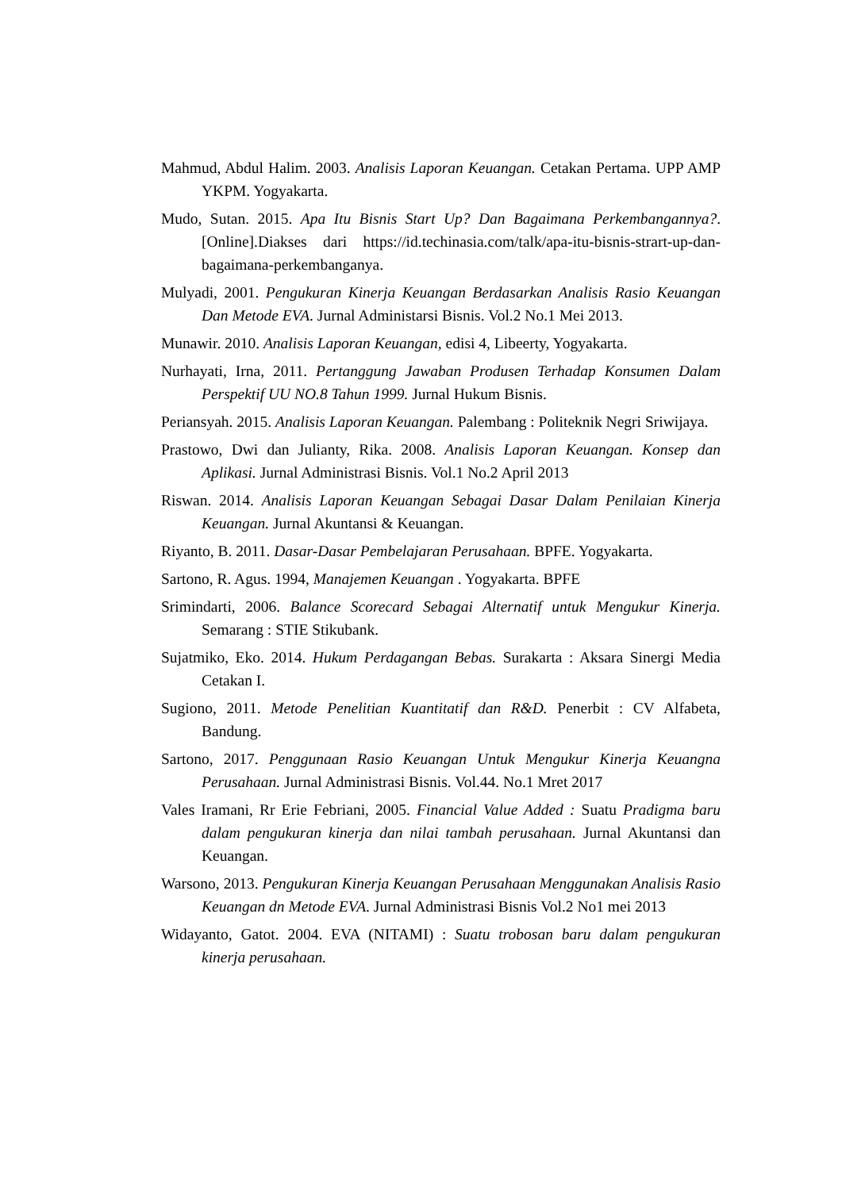Mahmud, Abdul Halim. 2003. Analisis Laporan Keuangan. Cetakan Pertama. UPP AMP YKPM. Yogyakarta.
Mudo, Sutan. 2015. Apa Itu Bisnis Start Up? Dan Bagaimana Perkembangannya?.[Online].Diakses dari https://id.techinasia.com/talk/apa-itu-bisnis-strart-up-dan-bagaimana-perkembanganya.
Mulyadi, 2001. Pengukuran Kinerja Keuangan Berdasarkan Analisis Rasio Keuangan Dan Metode EVA. Jurnal Administarsi Bisnis. Vol.2 No.1 Mei 2013.
Munawir. 2010. Analisis Laporan Keuangan, edisi 4, Libeerty, Yogyakarta.
Nurhayati, Irna, 2011. Pertanggung Jawaban Produsen Terhadap Konsumen Dalam Perspektif UU NO.8 Tahun 1999. Jurnal Hukum Bisnis.
Periansyah. 2015. Analisis Laporan Keuangan. Palembang : Politeknik Negri Sriwijaya.
Prastowo, Dwi dan Julianty, Rika. 2008. Analisis Laporan Keuangan. Konsep dan Aplikasi. Jurnal Administrasi Bisnis. Vol.1 No.2 April 2013
Riswan. 2014. Analisis Laporan Keuangan Sebagai Dasar Dalam Penilaian Kinerja Keuangan. Jurnal Akuntansi & Keuangan.
Riyanto, B. 2011. Dasar-Dasar Pembelajaran Perusahaan. BPFE. Yogyakarta.
Sartono, R. Agus. 1994, Manajemen Keuangan . Yogyakarta. BPFE
Srimindarti, 2006. Balance Scorecard Sebagai Alternatif untuk Mengukur Kinerja. Semarang : STIE Stikubank.
Sujatmiko, Eko. 2014. Hukum Perdagangan Bebas. Surakarta : Aksara Sinergi Media Cetakan I.
Sugiono, 2011. Metode Penelitian Kuantitatif dan R&D. Penerbit : CV Alfabeta, Bandung.
Sartono, 2017. Penggunaan Rasio Keuangan Untuk Mengukur Kinerja Keuangna Perusahaan. Jurnal Administrasi Bisnis. Vol.44. No.1 Mret 2017
Vales Iramani, Rr Erie Febriani, 2005. Financial Value Added : Suatu Pradigma baru dalam pengukuran kinerja dan nilai tambah perusahaan. Jurnal Akuntansi dan Keuangan.
Warsono, 2013. Pengukuran Kinerja Keuangan Perusahaan Menggunakan Analisis Rasio Keuangan dn Metode EVA. Jurnal Administrasi Bisnis Vol.2 No1 mei 2013
Widayanto, Gatot. 2004. EVA (NITAMI) : Suatu trobosan baru dalam pengukuran kinerja perusahaan.